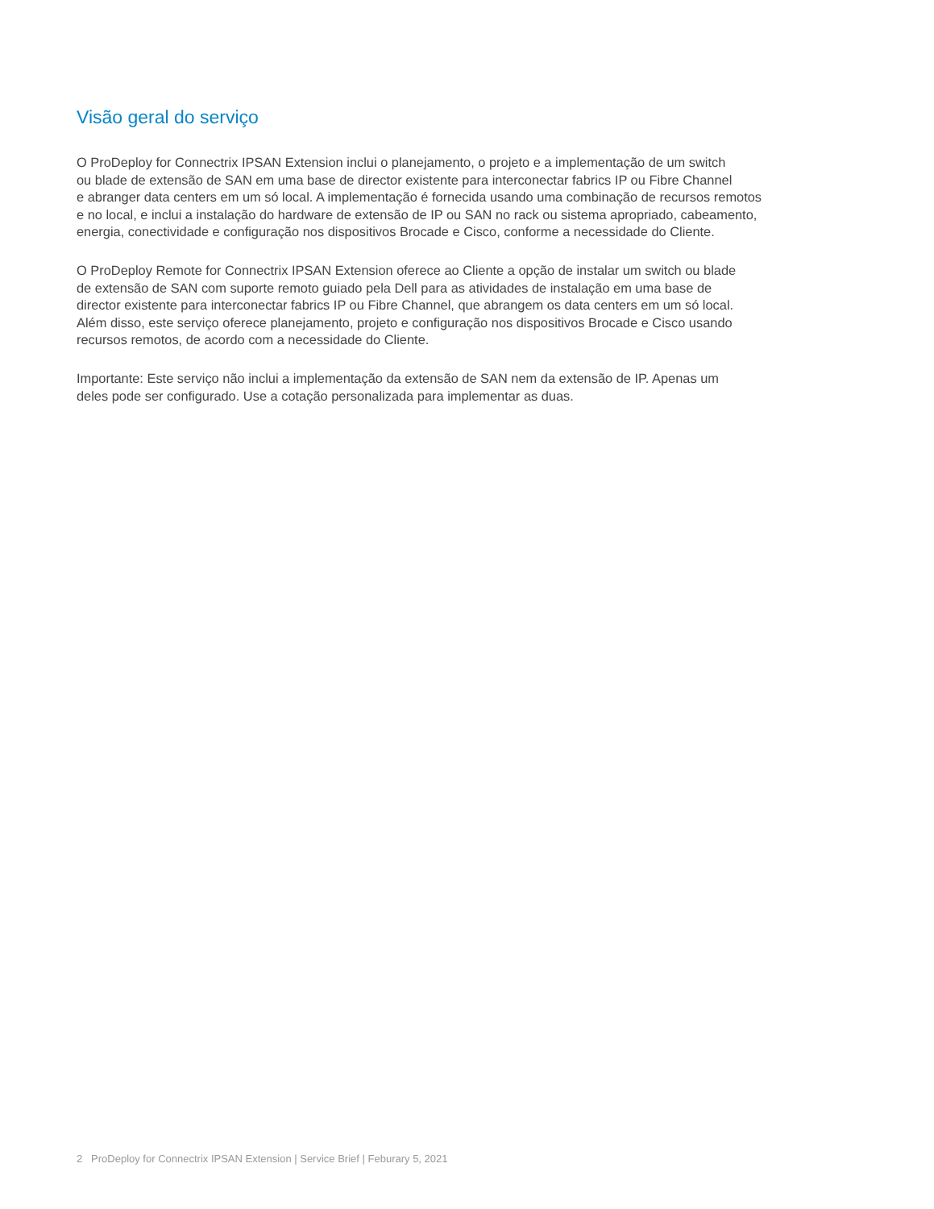Visão geral do serviço
O ProDeploy for Connectrix IPSAN Extension inclui o planejamento, o projeto e a implementação de um switch
ou blade de extensão de SAN em uma base de director existente para interconectar fabrics IP ou Fibre Channel
e abranger data centers em um só local. A implementação é fornecida usando uma combinação de recursos remotos
e no local, e inclui a instalação do hardware de extensão de IP ou SAN no rack ou sistema apropriado, cabeamento,
energia, conectividade e configuração nos dispositivos Brocade e Cisco, conforme a necessidade do Cliente.
O ProDeploy Remote for Connectrix IPSAN Extension oferece ao Cliente a opção de instalar um switch ou blade
de extensão de SAN com suporte remoto guiado pela Dell para as atividades de instalação em uma base de
director existente para interconectar fabrics IP ou Fibre Channel, que abrangem os data centers em um só local.
Além disso, este serviço oferece planejamento, projeto e configuração nos dispositivos Brocade e Cisco usando
recursos remotos, de acordo com a necessidade do Cliente.
Importante: Este serviço não inclui a implementação da extensão de SAN nem da extensão de IP. Apenas um
deles pode ser configurado. Use a cotação personalizada para implementar as duas.
2 ProDeploy for Connectrix IPSAN Extension | Service Brief | Feburary 5, 2021